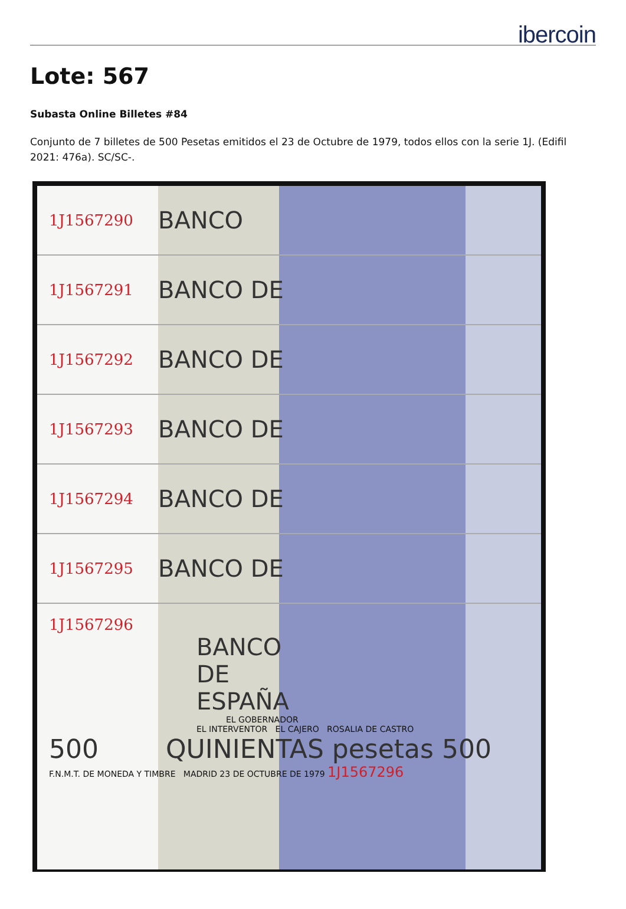ibercoin
Lote: 567
Subasta Online Billetes #84
Conjunto de 7 billetes de 500 Pesetas emitidos el 23 de Octubre de 1979, todos ellos con la serie 1J. (Edifil 2021: 476a). SC/SC-.
1J1567290 BANCO
1J1567291 BANCO DE
1J1567292 BANCO DE
1J1567293 BANCO DE
1J1567294 BANCO DE
1J1567295 BANCO DE
1J1567296
BANCO
DE
ESPAÑA
EL GOBERNADOR
EL INTERVENTOR EL CAJERO ROSALIA DE CASTRO
500 QUINIENTAS pesetas 500
F.N.M.T. DE MONEDA Y TIMBRE MADRID 23 DE OCTUBRE DE 1979 1J1567296